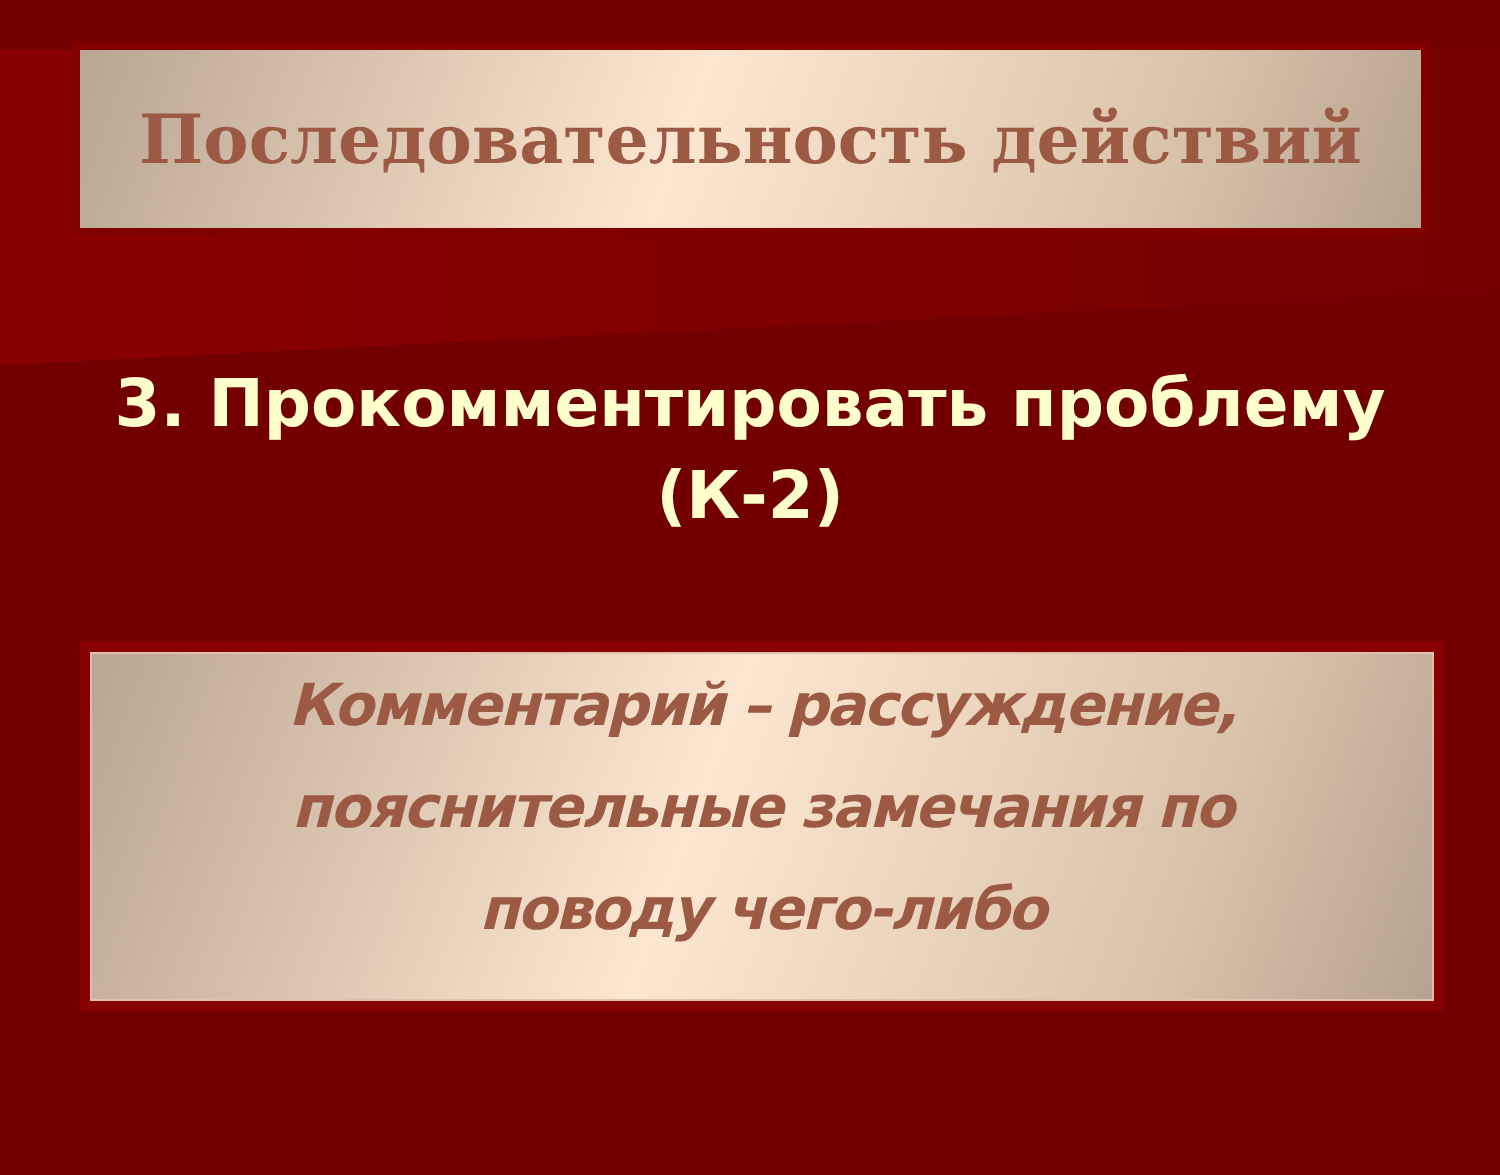Последовательность действий
3. Прокомментировать проблему
(К-2)
Комментарий – рассуждение,
пояснительные замечания по
поводу чего-либо